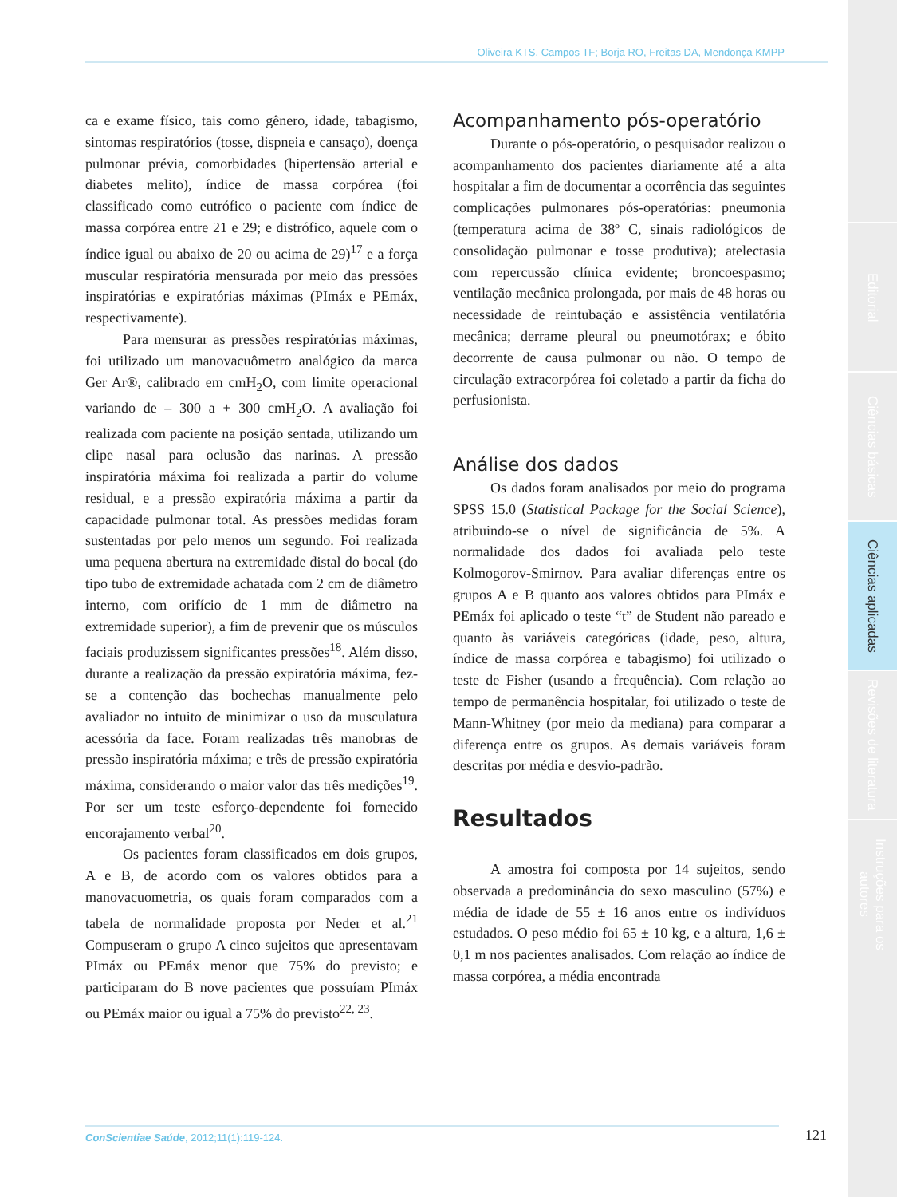Editorial
Ciências básicas
Ciências aplicadas
Revisões de literatura
Instruções para os autores
Oliveira KTS, Campos TF; Borja RO, Freitas DA, Mendonça KMPP
ca e exame físico, tais como gênero, idade, tabagismo, sintomas respiratórios (tosse, dispneia e cansaço), doença pulmonar prévia, comorbidades (hipertensão arterial e diabetes melito), índice de massa corpórea (foi classificado como eutrófico o paciente com índice de massa corpórea entre 21 e 29; e distrófico, aquele com o índice igual ou abaixo de 20 ou acima de 29)<sup>17</sup> e a força muscular respiratória mensurada por meio das pressões inspiratórias e expiratórias máximas (PImáx e PEmáx, respectivamente).
Para mensurar as pressões respiratórias máximas, foi utilizado um manovacuômetro analógico da marca Ger Ar®, calibrado em cmH<sub>2</sub>O, com limite operacional variando de – 300 a + 300 cmH<sub>2</sub>O. A avaliação foi realizada com paciente na posição sentada, utilizando um clipe nasal para oclusão das narinas. A pressão inspiratória máxima foi realizada a partir do volume residual, e a pressão expiratória máxima a partir da capacidade pulmonar total. As pressões medidas foram sustentadas por pelo menos um segundo. Foi realizada uma pequena abertura na extremidade distal do bocal (do tipo tubo de extremidade achatada com 2 cm de diâmetro interno, com orifício de 1 mm de diâmetro na extremidade superior), a fim de prevenir que os músculos faciais produzissem significantes pressões<sup>18</sup>. Além disso, durante a realização da pressão expiratória máxima, fez-se a contenção das bochechas manualmente pelo avaliador no intuito de minimizar o uso da musculatura acessória da face. Foram realizadas três manobras de pressão inspiratória máxima; e três de pressão expiratória máxima, considerando o maior valor das três medições<sup>19</sup>. Por ser um teste esforço-dependente foi fornecido encorajamento verbal<sup>20</sup>.
Os pacientes foram classificados em dois grupos, A e B, de acordo com os valores obtidos para a manovacuometria, os quais foram comparados com a tabela de normalidade proposta por Neder et al.<sup>21</sup> Compuseram o grupo A cinco sujeitos que apresentavam PImáx ou PEmáx menor que 75% do previsto; e participaram do B nove pacientes que possuíam PImáx ou PEmáx maior ou igual a 75% do previsto<sup>22, 23</sup>.
Acompanhamento pós-operatório
Durante o pós-operatório, o pesquisador realizou o acompanhamento dos pacientes diariamente até a alta hospitalar a fim de documentar a ocorrência das seguintes complicações pulmonares pós-operatórias: pneumonia (temperatura acima de 38º C, sinais radiológicos de consolidação pulmonar e tosse produtiva); atelectasia com repercussão clínica evidente; broncoespasmo; ventilação mecânica prolongada, por mais de 48 horas ou necessidade de reintubação e assistência ventilatória mecânica; derrame pleural ou pneumotórax; e óbito decorrente de causa pulmonar ou não. O tempo de circulação extracorpórea foi coletado a partir da ficha do perfusionista.
Análise dos dados
Os dados foram analisados por meio do programa SPSS 15.0 (Statistical Package for the Social Science), atribuindo-se o nível de significância de 5%. A normalidade dos dados foi avaliada pelo teste Kolmogorov-Smirnov. Para avaliar diferenças entre os grupos A e B quanto aos valores obtidos para PImáx e PEmáx foi aplicado o teste “t” de Student não pareado e quanto às variáveis categóricas (idade, peso, altura, índice de massa corpórea e tabagismo) foi utilizado o teste de Fisher (usando a frequência). Com relação ao tempo de permanência hospitalar, foi utilizado o teste de Mann-Whitney (por meio da mediana) para comparar a diferença entre os grupos. As demais variáveis foram descritas por média e desvio-padrão.
Resultados
A amostra foi composta por 14 sujeitos, sendo observada a predominância do sexo masculino (57%) e média de idade de 55 ± 16 anos entre os indivíduos estudados. O peso médio foi 65 ± 10 kg, e a altura, 1,6 ± 0,1 m nos pacientes analisados. Com relação ao índice de massa corpórea, a média encontrada
ConScientiae Saúde, 2012;11(1):119-124. 121